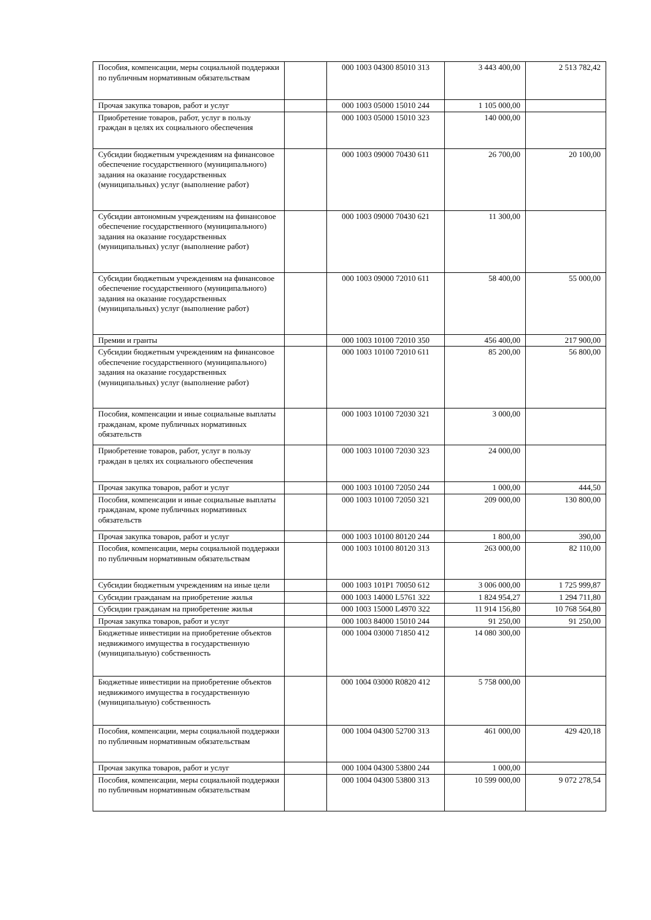| Пособия, компенсации, меры социальной поддержки по публичным нормативным обязательствам | | 000 1003 04300 85010 313 | 3 443 400,00 | 2 513 782,42 |
| Прочая закупка товаров, работ и услуг | | 000 1003 05000 15010 244 | 1 105 000,00 | |
| Приобретение товаров, работ, услуг в пользу граждан в целях их социального обеспечения | | 000 1003 05000 15010 323 | 140 000,00 | |
| Субсидии бюджетным учреждениям на финансовое обеспечение государственного (муниципального) задания на оказание государственных (муниципальных) услуг (выполнение работ) | | 000 1003 09000 70430 611 | 26 700,00 | 20 100,00 |
| Субсидии автономным учреждениям на финансовое обеспечение государственного (муниципального) задания на оказание государственных (муниципальных) услуг (выполнение работ) | | 000 1003 09000 70430 621 | 11 300,00 | |
| Субсидии бюджетным учреждениям на финансовое обеспечение государственного (муниципального) задания на оказание государственных (муниципальных) услуг (выполнение работ) | | 000 1003 09000 72010 611 | 58 400,00 | 55 000,00 |
| Премии и гранты | | 000 1003 10100 72010 350 | 456 400,00 | 217 900,00 |
| Субсидии бюджетным учреждениям на финансовое обеспечение государственного (муниципального) задания на оказание государственных (муниципальных) услуг (выполнение работ) | | 000 1003 10100 72010 611 | 85 200,00 | 56 800,00 |
| Пособия, компенсации и иные социальные выплаты гражданам, кроме публичных нормативных обязательств | | 000 1003 10100 72030 321 | 3 000,00 | |
| Приобретение товаров, работ, услуг в пользу граждан в целях их социального обеспечения | | 000 1003 10100 72030 323 | 24 000,00 | |
| Прочая закупка товаров, работ и услуг | | 000 1003 10100 72050 244 | 1 000,00 | 444,50 |
| Пособия, компенсации и иные социальные выплаты гражданам, кроме публичных нормативных обязательств | | 000 1003 10100 72050 321 | 209 000,00 | 130 800,00 |
| Прочая закупка товаров, работ и услуг | | 000 1003 10100 80120 244 | 1 800,00 | 390,00 |
| Пособия, компенсации, меры социальной поддержки по публичным нормативным обязательствам | | 000 1003 10100 80120 313 | 263 000,00 | 82 110,00 |
| Субсидии бюджетным учреждениям на иные цели | | 000 1003 101P1 70050 612 | 3 006 000,00 | 1 725 999,87 |
| Субсидии гражданам на приобретение жилья | | 000 1003 14000 L5761 322 | 1 824 954,27 | 1 294 711,80 |
| Субсидии гражданам на приобретение жилья | | 000 1003 15000 L4970 322 | 11 914 156,80 | 10 768 564,80 |
| Прочая закупка товаров, работ и услуг | | 000 1003 84000 15010 244 | 91 250,00 | 91 250,00 |
| Бюджетные инвестиции на приобретение объектов недвижимого имущества в государственную (муниципальную) собственность | | 000 1004 03000 71850 412 | 14 080 300,00 | |
| Бюджетные инвестиции на приобретение объектов недвижимого имущества в государственную (муниципальную) собственность | | 000 1004 03000 R0820 412 | 5 758 000,00 | |
| Пособия, компенсации, меры социальной поддержки по публичным нормативным обязательствам | | 000 1004 04300 52700 313 | 461 000,00 | 429 420,18 |
| Прочая закупка товаров, работ и услуг | | 000 1004 04300 53800 244 | 1 000,00 | |
| Пособия, компенсации, меры социальной поддержки по публичным нормативным обязательствам | | 000 1004 04300 53800 313 | 10 599 000,00 | 9 072 278,54 |